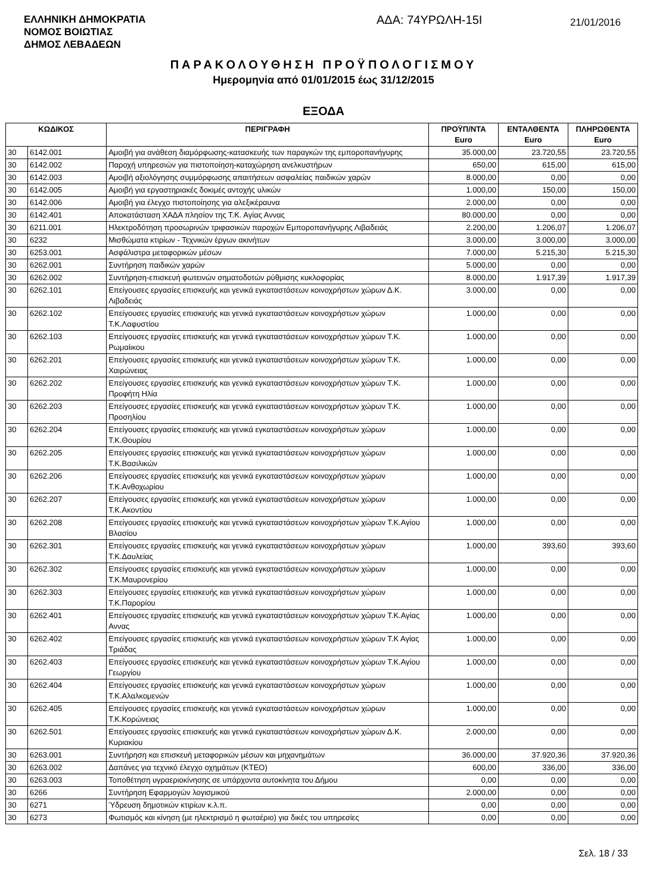ΕΛΛΗΝΙΚΗ ΔΗΜΟΚΡΑΤΙΑ
ΝΟΜΟΣ ΒΟΙΩΤΙΑΣ
ΔΗΜΟΣ ΛΕΒΑΔΕΩΝ
ΑΔΑ: 74ΥΡΩΛΗ-15Ι
21/01/2016
ΠΑΡΑΚΟΛΟΥΘΗΣΗ ΠΡΟΫΠΟΛΟΓΙΣΜΟΥ
Ημερομηνία από 01/01/2015 έως 31/12/2015
ΕΞΟΔΑ
| ΚΩΔΙΚΟΣ | | ΠΕΡΙΓΡΑΦΗ | ΠΡΟΫΠ/ΝΤΑ Euro | ΕΝΤΑΛΘΕΝΤΑ Euro | ΠΛΗΡΩΘΕΝΤΑ Euro |
| --- | --- | --- | --- | --- | --- |
| 30 | 6142.001 | Αμοιβή για ανάθεση διαμόρφωσης-κατασκευής των παραγκών της εμποροπανήγυρης | 35.000,00 | 23.720,55 | 23.720,55 |
| 30 | 6142.002 | Παροχή υπηρεσιών για πιστοποίηση-καταχώρηση ανελκυστήρων | 650,00 | 615,00 | 615,00 |
| 30 | 6142.003 | Αμοιβή αξιολόγησης συμμόρφωσης απαιτήσεων ασφαλείας παιδικών χαρών | 8.000,00 | 0,00 | 0,00 |
| 30 | 6142.005 | Αμοιβή για εργαστηριακές δοκιμές αντοχής υλικών | 1.000,00 | 150,00 | 150,00 |
| 30 | 6142.006 | Αμοιβή για έλεγχο πιστοποίησης για αλεξικέραυνα | 2.000,00 | 0,00 | 0,00 |
| 30 | 6142.401 | Αποκατάσταση ΧΑΔΑ πλησίον της Τ.Κ. Αγίας Αννας | 80.000,00 | 0,00 | 0,00 |
| 30 | 6211.001 | Ηλεκτροδότηση προσωρινών τριφασικών παροχών Εμποροπανήγυρης Λιβαδειάς | 2.200,00 | 1.206,07 | 1.206,07 |
| 30 | 6232 | Μισθώματα κτιρίων - Τεχνικών έργων ακινήτων | 3.000,00 | 3.000,00 | 3.000,00 |
| 30 | 6253.001 | Ασφάλιστρα μεταφορικών μέσων | 7.000,00 | 5.215,30 | 5.215,30 |
| 30 | 6262.001 | Συντήρηση παιδικών χαρών | 5.000,00 | 0,00 | 0,00 |
| 30 | 6262.002 | Συντήρηση-επισκευή φωτεινών σηματοδοτών ρύθμισης κυκλοφορίας | 8.000,00 | 1.917,39 | 1.917,39 |
| 30 | 6262.101 | Επείγουσες εργασίες επισκευής και γενικά εγκαταστάσεων κοινοχρήστων χώρων Δ.Κ. Λιβαδειάς | 3.000,00 | 0,00 | 0,00 |
| 30 | 6262.102 | Επείγουσες εργασίες επισκευής και γενικά εγκαταστάσεων κοινοχρήστων χώρων Τ.Κ.Λαφυστίου | 1.000,00 | 0,00 | 0,00 |
| 30 | 6262.103 | Επείγουσες εργασίες επισκευής και γενικά εγκαταστάσεων κοινοχρήστων χώρων Τ.Κ. Ρωμαίικου | 1.000,00 | 0,00 | 0,00 |
| 30 | 6262.201 | Επείγουσες εργασίες επισκευής και γενικά εγκαταστάσεων κοινοχρήστων χώρων Τ.Κ. Χαιρώνειας | 1.000,00 | 0,00 | 0,00 |
| 30 | 6262.202 | Επείγουσες εργασίες επισκευής και γενικά εγκαταστάσεων κοινοχρήστων χώρων Τ.Κ. Προφήτη Ηλία | 1.000,00 | 0,00 | 0,00 |
| 30 | 6262.203 | Επείγουσες εργασίες επισκευής και γενικά εγκαταστάσεων κοινοχρήστων χώρων Τ.Κ. Προσηλίου | 1.000,00 | 0,00 | 0,00 |
| 30 | 6262.204 | Επείγουσες εργασίες επισκευής και γενικά εγκαταστάσεων κοινοχρήστων χώρων Τ.Κ.Θουρίου | 1.000,00 | 0,00 | 0,00 |
| 30 | 6262.205 | Επείγουσες εργασίες επισκευής και γενικά εγκαταστάσεων κοινοχρήστων χώρων Τ.Κ.Βασιλικών | 1.000,00 | 0,00 | 0,00 |
| 30 | 6262.206 | Επείγουσες εργασίες επισκευής και γενικά εγκαταστάσεων κοινοχρήστων χώρων Τ.Κ.Ανθοχωρίου | 1.000,00 | 0,00 | 0,00 |
| 30 | 6262.207 | Επείγουσες εργασίες επισκευής και γενικά εγκαταστάσεων κοινοχρήστων χώρων Τ.Κ.Ακοντίου | 1.000,00 | 0,00 | 0,00 |
| 30 | 6262.208 | Επείγουσες εργασίες επισκευής και γενικά εγκαταστάσεων κοινοχρήστων χώρων Τ.Κ.Αγίου Βλασίου | 1.000,00 | 0,00 | 0,00 |
| 30 | 6262.301 | Επείγουσες εργασίες επισκευής και γενικά εγκαταστάσεων κοινοχρήστων χώρων Τ.Κ.Δαυλείας | 1.000,00 | 393,60 | 393,60 |
| 30 | 6262.302 | Επείγουσες εργασίες επισκευής και γενικά εγκαταστάσεων κοινοχρήστων χώρων Τ.Κ.Μαυρονερίου | 1.000,00 | 0,00 | 0,00 |
| 30 | 6262.303 | Επείγουσες εργασίες επισκευής και γενικά εγκαταστάσεων κοινοχρήστων χώρων Τ.Κ.Παρορίου | 1.000,00 | 0,00 | 0,00 |
| 30 | 6262.401 | Επείγουσες εργασίες επισκευής και γενικά εγκαταστάσεων κοινοχρήστων χώρων Τ.Κ.Αγίας Αννας | 1.000,00 | 0,00 | 0,00 |
| 30 | 6262.402 | Επείγουσες εργασίες επισκευής και γενικά εγκαταστάσεων κοινοχρήστων χώρων Τ.Κ Αγίας Τριάδας | 1.000,00 | 0,00 | 0,00 |
| 30 | 6262.403 | Επείγουσες εργασίες επισκευής και γενικά εγκαταστάσεων κοινοχρήστων χώρων Τ.Κ.Αγίου Γεωργίου | 1.000,00 | 0,00 | 0,00 |
| 30 | 6262.404 | Επείγουσες εργασίες επισκευής και γενικά εγκαταστάσεων κοινοχρήστων χώρων Τ.Κ.Αλαλκομενών | 1.000,00 | 0,00 | 0,00 |
| 30 | 6262.405 | Επείγουσες εργασίες επισκευής και γενικά εγκαταστάσεων κοινοχρήστων χώρων Τ.Κ.Κορώνειας | 1.000,00 | 0,00 | 0,00 |
| 30 | 6262.501 | Επείγουσες εργασίες επισκευής και γενικά εγκαταστάσεων κοινοχρήστων χώρων Δ.Κ. Κυριακίου | 2.000,00 | 0,00 | 0,00 |
| 30 | 6263.001 | Συντήρηση και επισκευή μεταφορικών μέσων και μηχανημάτων | 36.000,00 | 37.920,36 | 37.920,36 |
| 30 | 6263.002 | Δαπάνες για τεχνικό έλεγχο οχημάτων (ΚΤΕΟ) | 600,00 | 336,00 | 336,00 |
| 30 | 6263.003 | Τοποθέτηση υγραεριοκίνησης σε υπάρχοντα αυτοκίνητα του Δήμου | 0,00 | 0,00 | 0,00 |
| 30 | 6266 | Συντήρηση Εφαρμογών λογισμικού | 2.000,00 | 0,00 | 0,00 |
| 30 | 6271 | Ύδρευση δημοτικών κτιρίων κ.λ.π. | 0,00 | 0,00 | 0,00 |
| 30 | 6273 | Φωτισμός και κίνηση (με ηλεκτρισμό η φωταέριο) για δικές του υπηρεσίες | 0,00 | 0,00 | 0,00 |
Σελ. 18 / 33